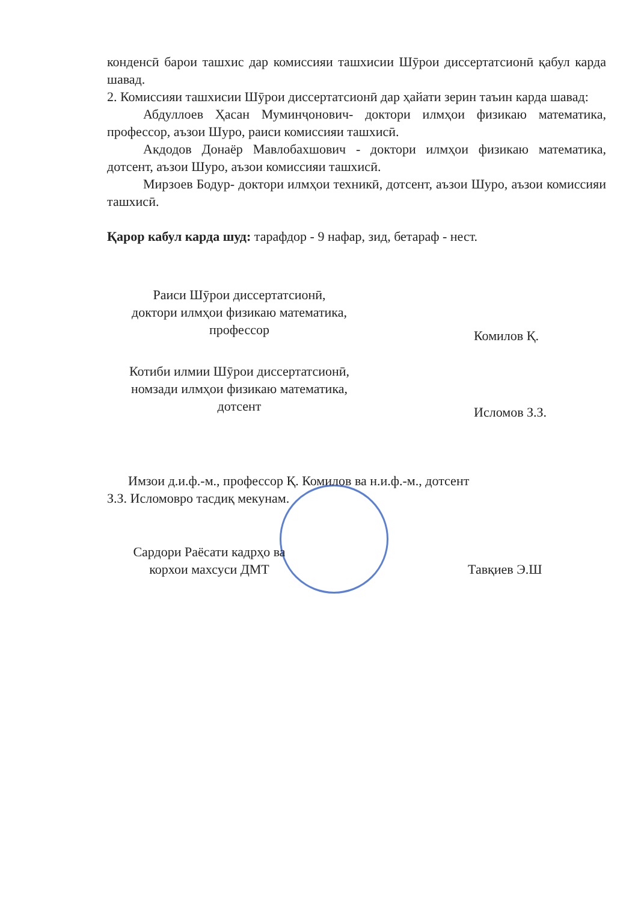конденсӣ барои ташхис дар комиссияи ташхисии Шӯрои диссертатсионӣ қабул карда шавад.
2. Комиссияи ташхисии Шӯрои диссертатсионӣ дар ҳайати зерин таъин карда шавад:
Абдуллоев Ҳасан Муминҷонович- доктори илмҳои физикаю математика, профессор, аъзои Шуро, раиси комиссияи ташхисӣ.
Акдодов Донаёр Мавлобахшович - доктори илмҳои физикаю математика, дотсент, аъзои Шуро, аъзои комиссияи ташхисӣ.
Мирзоев Бодур- доктори илмҳои техникӣ, дотсент, аъзои Шуро, аъзои комиссияи ташхисӣ.
Қарор кабул карда шуд: тарафдор - 9 нафар, зид, бетараф - нест.
Раиси Шӯрои диссертатсионӣ,
доктори илмҳои физикаю математика,
профессор
Комилов Қ.
Котиби илмии Шӯрои диссертатсионӣ,
номзади илмҳои физикаю математика,
дотсент
Исломов З.З.
Имзои д.и.ф.-м., профессор Қ. Комилов ва н.и.ф.-м., дотсент
З.З. Исломовро тасдиқ мекунам.
Сардори Раёсати кадрҳо ва
корхои махсуси ДМТ
Тавқиев Э.Ш